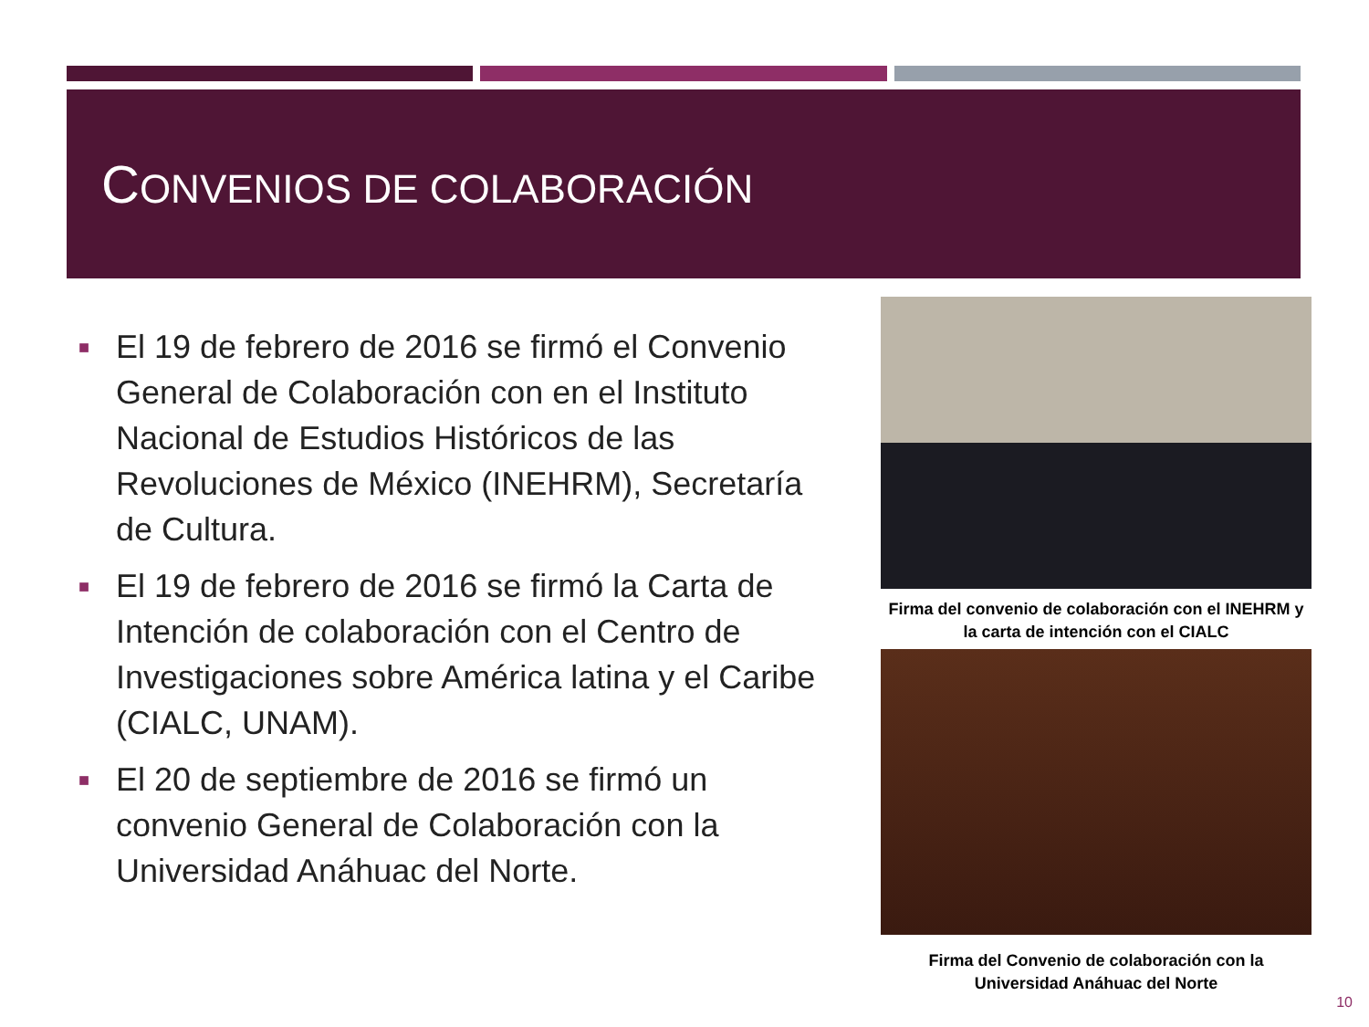CONVENIOS DE COLABORACIÓN
■ El 19 de febrero de 2016 se firmó el Convenio General de Colaboración con en el Instituto Nacional de Estudios Históricos de las Revoluciones de México (INEHRM), Secretaría de Cultura.
■ El 19 de febrero de 2016 se firmó la Carta de Intención de colaboración con el Centro de Investigaciones sobre América latina y el Caribe (CIALC, UNAM).
■ El 20 de septiembre de 2016 se firmó un convenio General de Colaboración con la Universidad Anáhuac del Norte.
Firma del convenio de colaboración con el INEHRM y la carta de intención con el CIALC
Firma del Convenio de colaboración con la Universidad Anáhuac del Norte
10